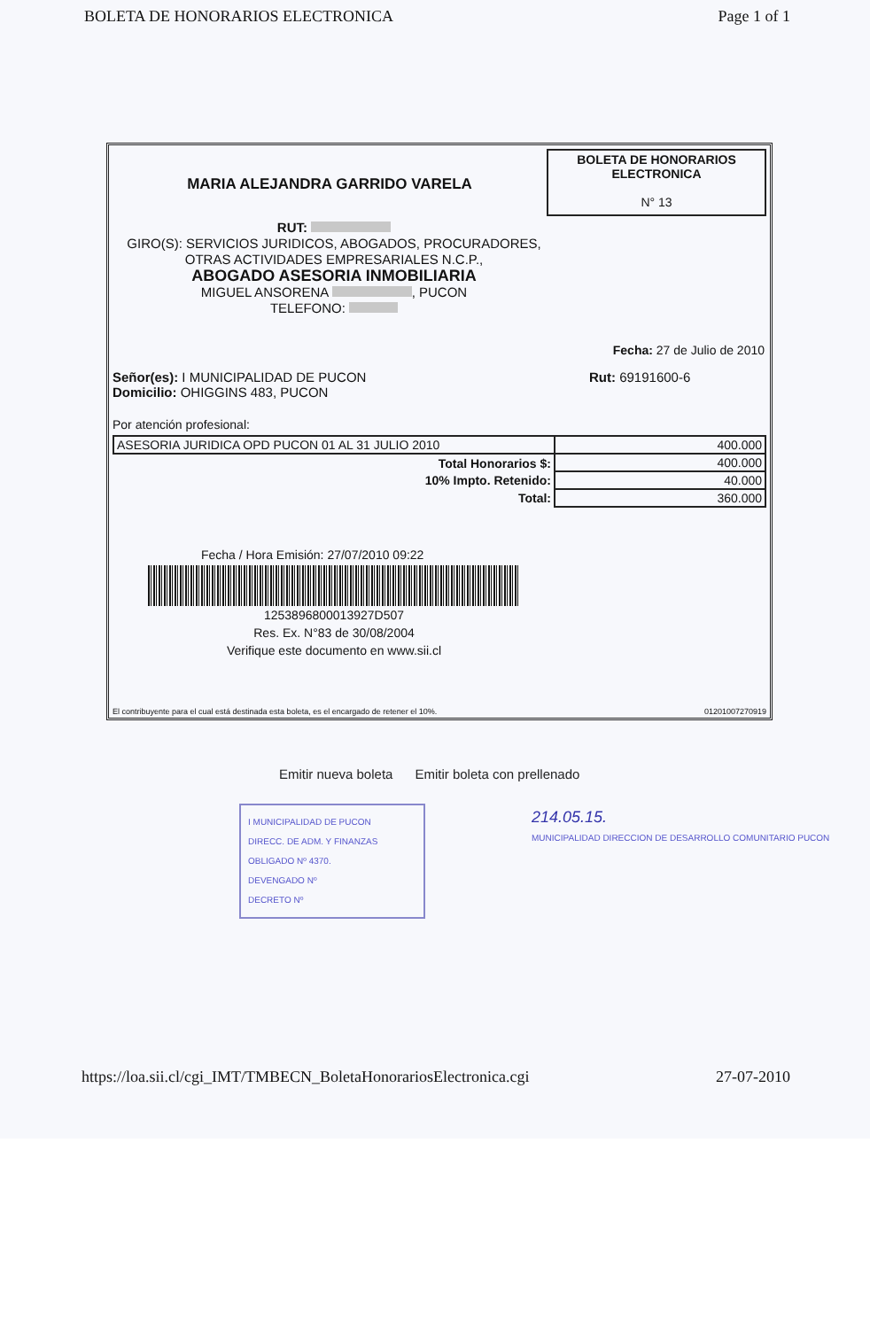BOLETA DE HONORARIOS ELECTRONICA Page 1 of 1
MARIA ALEJANDRA GARRIDO VARELA
BOLETA DE HONORARIOS ELECTRONICA
N° 13
RUT:
GIRO(S): SERVICIOS JURIDICOS, ABOGADOS, PROCURADORES, OTRAS ACTIVIDADES EMPRESARIALES N.C.P.,
ABOGADO ASESORIA INMOBILIARIA
MIGUEL ANSORENA , PUCON
TELEFONO:
Fecha: 27 de Julio de 2010
Señor(es): I MUNICIPALIDAD DE PUCON
Domicilio: OHIGGINS 483, PUCON
Rut: 69191600-6
Por atención profesional:
| ASESORIA JURIDICA OPD PUCON 01 AL 31 JULIO 2010 | 400.000 |
| Total Honorarios $: | 400.000 |
| 10% Impto. Retenido: | 40.000 |
| Total: | 360.000 |
Fecha / Hora Emisión: 27/07/2010 09:22
1253896800013927D507
Res. Ex. N°83 de 30/08/2004
Verifique este documento en www.sii.cl
El contribuyente para el cual está destinada esta boleta, es el encargado de retener el 10%. 01201007270919
Emitir nueva boleta Emitir boleta con prellenado
I MUNICIPALIDAD DE PUCON
DIRECC. DE ADM. Y FINANZAS
OBLIGADO Nº 4370.
DEVENGADO Nº
DECRETO Nº
214.05.15.
MUNICIPALIDAD DIRECCION DE DESARROLLO COMUNITARIO PUCON
https://loa.sii.cl/cgi_IMT/TMBECN_BoletaHonorariosElectronica.cgi 27-07-2010